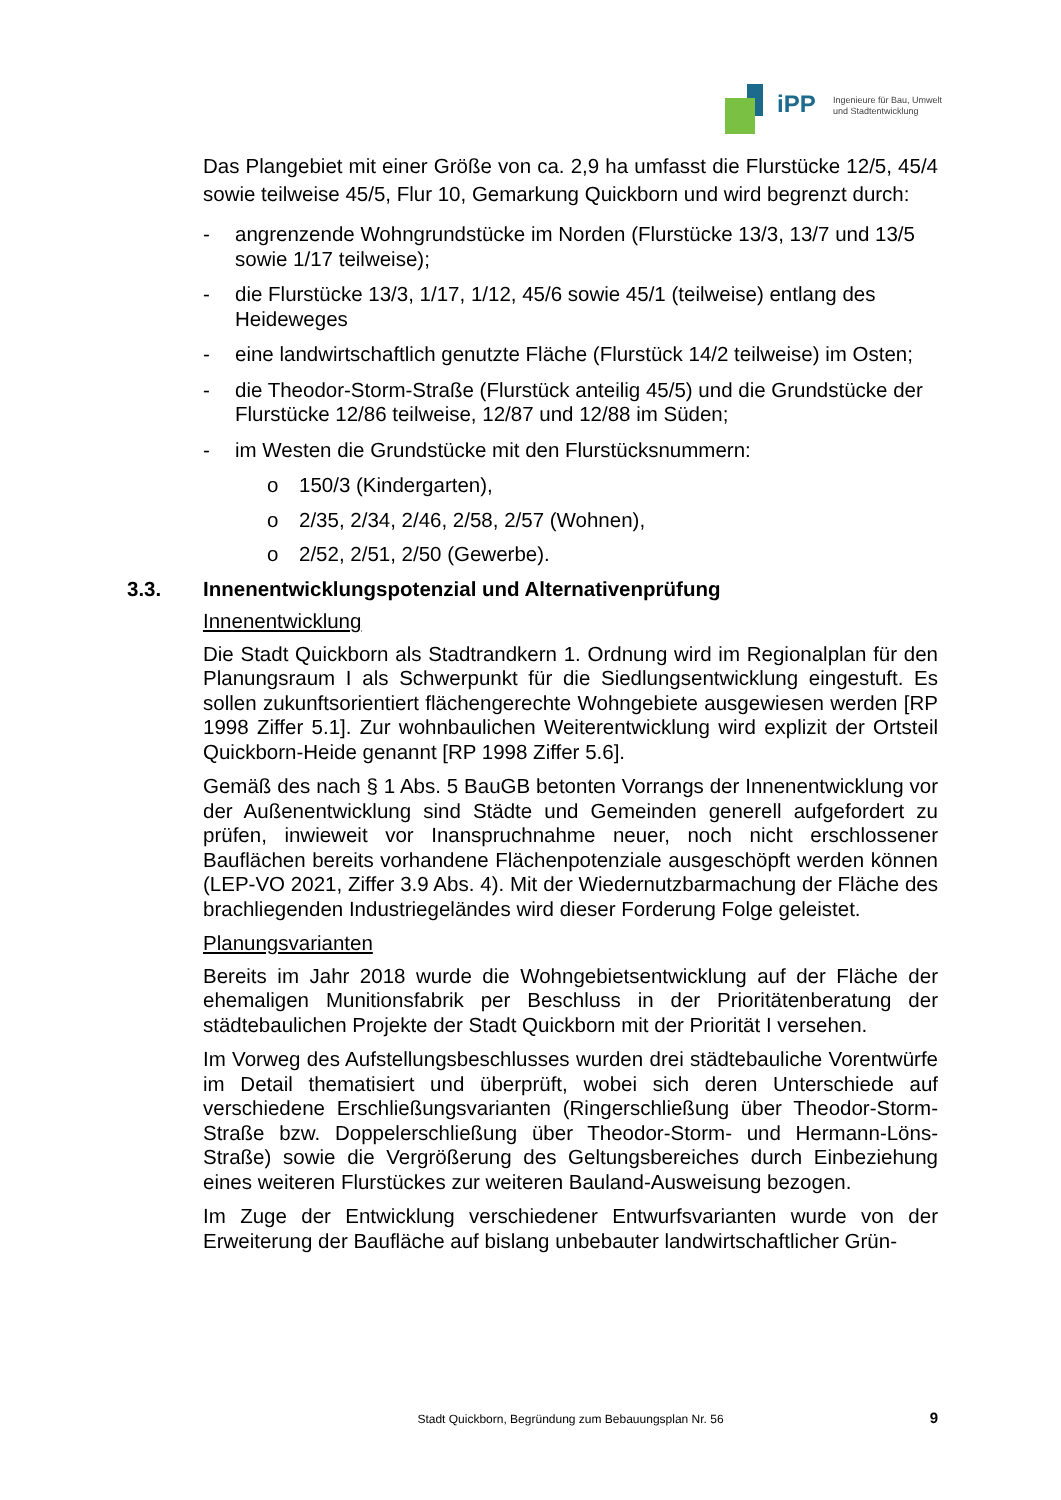iPP
Ingenieure für Bau, Umwelt
und Stadtentwicklung
Das Plangebiet mit einer Größe von ca. 2,9 ha umfasst die Flurstücke 12/5, 45/4 sowie teilweise 45/5, Flur 10, Gemarkung Quickborn und wird begrenzt durch:
- angrenzende Wohngrundstücke im Norden (Flurstücke 13/3, 13/7 und 13/5 sowie 1/17 teilweise);
- die Flurstücke 13/3, 1/17, 1/12, 45/6 sowie 45/1 (teilweise) entlang des Heideweges
- eine landwirtschaftlich genutzte Fläche (Flurstück 14/2 teilweise) im Osten;
- die Theodor-Storm-Straße (Flurstück anteilig 45/5) und die Grundstücke der Flurstücke 12/86 teilweise, 12/87 und 12/88 im Süden;
- im Westen die Grundstücke mit den Flurstücksnummern:
o 150/3 (Kindergarten),
o 2/35, 2/34, 2/46, 2/58, 2/57 (Wohnen),
o 2/52, 2/51, 2/50 (Gewerbe).
3.3. Innenentwicklungspotenzial und Alternativenprüfung
Innenentwicklung
Die Stadt Quickborn als Stadtrandkern 1. Ordnung wird im Regionalplan für den Planungsraum I als Schwerpunkt für die Siedlungsentwicklung eingestuft. Es sollen zukunftsorientiert flächengerechte Wohngebiete ausgewiesen werden [RP 1998 Ziffer 5.1]. Zur wohnbaulichen Weiterentwicklung wird explizit der Ortsteil Quickborn-Heide genannt [RP 1998 Ziffer 5.6].
Gemäß des nach § 1 Abs. 5 BauGB betonten Vorrangs der Innenentwicklung vor der Außenentwicklung sind Städte und Gemeinden generell aufgefordert zu prüfen, inwieweit vor Inanspruchnahme neuer, noch nicht erschlossener Bauflächen bereits vorhandene Flächenpotenziale ausgeschöpft werden können (LEP-VO 2021, Ziffer 3.9 Abs. 4). Mit der Wiedernutzbarmachung der Fläche des brachliegenden Industriegeländes wird dieser Forderung Folge geleistet.
Planungsvarianten
Bereits im Jahr 2018 wurde die Wohngebietsentwicklung auf der Fläche der ehemaligen Munitionsfabrik per Beschluss in der Prioritätenberatung der städtebaulichen Projekte der Stadt Quickborn mit der Priorität I versehen.
Im Vorweg des Aufstellungsbeschlusses wurden drei städtebauliche Vorentwürfe im Detail thematisiert und überprüft, wobei sich deren Unterschiede auf verschiedene Erschließungsvarianten (Ringerschließung über Theodor-Storm-Straße bzw. Doppelerschließung über Theodor-Storm- und Hermann-Löns-Straße) sowie die Vergrößerung des Geltungsbereiches durch Einbeziehung eines weiteren Flurstückes zur weiteren Bauland-Ausweisung bezogen.
Im Zuge der Entwicklung verschiedener Entwurfsvarianten wurde von der Erweiterung der Baufläche auf bislang unbebauter landwirtschaftlicher Grün-
Stadt Quickborn, Begründung zum Bebauungsplan Nr. 56 9